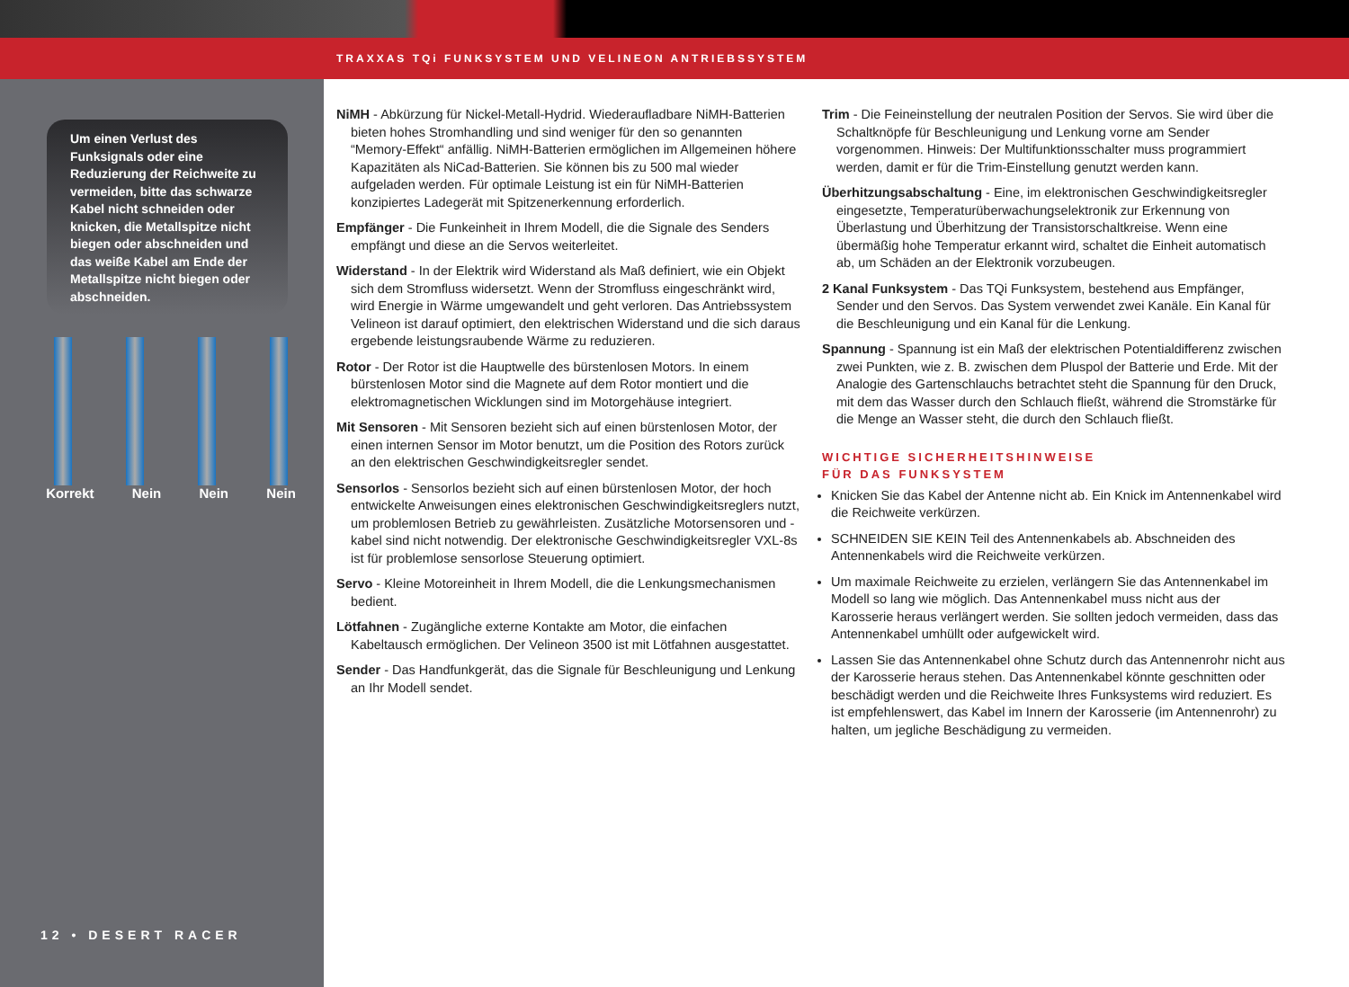TRAXXAS TQi FUNKSYSTEM UND VELINEON ANTRIEBSSYSTEM
Um einen Verlust des Funksignals oder eine Reduzierung der Reichweite zu vermeiden, bitte das schwarze Kabel nicht schneiden oder knicken, die Metallspitze nicht biegen oder abschneiden und das weiße Kabel am Ende der Metallspitze nicht biegen oder abschneiden.
Korrekt Nein Nein Nein
12 • DESERT RACER
NiMH - Abkürzung für Nickel-Metall-Hydrid. Wiederaufladbare NiMH-Batterien bieten hohes Stromhandling und sind weniger für den so genannten “Memory-Effekt“ anfällig. NiMH-Batterien ermöglichen im Allgemeinen höhere Kapazitäten als NiCad-Batterien. Sie können bis zu 500 mal wieder aufgeladen werden. Für optimale Leistung ist ein für NiMH-Batterien konzipiertes Ladegerät mit Spitzenerkennung erforderlich.
Empfänger - Die Funkeinheit in Ihrem Modell, die die Signale des Senders empfängt und diese an die Servos weiterleitet.
Widerstand - In der Elektrik wird Widerstand als Maß definiert, wie ein Objekt sich dem Stromfluss widersetzt. Wenn der Stromfluss eingeschränkt wird, wird Energie in Wärme umgewandelt und geht verloren. Das Antriebssystem Velineon ist darauf optimiert, den elektrischen Widerstand und die sich daraus ergebende leistungsraubende Wärme zu reduzieren.
Rotor - Der Rotor ist die Hauptwelle des bürstenlosen Motors. In einem bürstenlosen Motor sind die Magnete auf dem Rotor montiert und die elektromagnetischen Wicklungen sind im Motorgehäuse integriert.
Mit Sensoren - Mit Sensoren bezieht sich auf einen bürstenlosen Motor, der einen internen Sensor im Motor benutzt, um die Position des Rotors zurück an den elektrischen Geschwindigkeitsregler sendet.
Sensorlos - Sensorlos bezieht sich auf einen bürstenlosen Motor, der hoch entwickelte Anweisungen eines elektronischen Geschwindigkeitsreglers nutzt, um problemlosen Betrieb zu gewährleisten. Zusätzliche Motorsensoren und -kabel sind nicht notwendig. Der elektronische Geschwindigkeitsregler VXL-8s ist für problemlose sensorlose Steuerung optimiert.
Servo - Kleine Motoreinheit in Ihrem Modell, die die Lenkungsmechanismen bedient.
Lötfahnen - Zugängliche externe Kontakte am Motor, die einfachen Kabeltausch ermöglichen. Der Velineon 3500 ist mit Lötfahnen ausgestattet.
Sender - Das Handfunkgerät, das die Signale für Beschleunigung und Lenkung an Ihr Modell sendet.
Trim - Die Feineinstellung der neutralen Position der Servos. Sie wird über die Schaltknöpfe für Beschleunigung und Lenkung vorne am Sender vorgenommen. Hinweis: Der Multifunktionsschalter muss programmiert werden, damit er für die Trim-Einstellung genutzt werden kann.
Überhitzungsabschaltung - Eine, im elektronischen Geschwindigkeitsregler eingesetzte, Temperaturüberwachungselektronik zur Erkennung von Überlastung und Überhitzung der Transistorschaltkreise. Wenn eine übermäßig hohe Temperatur erkannt wird, schaltet die Einheit automatisch ab, um Schäden an der Elektronik vorzubeugen.
2 Kanal Funksystem - Das TQi Funksystem, bestehend aus Empfänger, Sender und den Servos. Das System verwendet zwei Kanäle. Ein Kanal für die Beschleunigung und ein Kanal für die Lenkung.
Spannung - Spannung ist ein Maß der elektrischen Potentialdifferenz zwischen zwei Punkten, wie z. B. zwischen dem Pluspol der Batterie und Erde. Mit der Analogie des Gartenschlauchs betrachtet steht die Spannung für den Druck, mit dem das Wasser durch den Schlauch fließt, während die Stromstärke für die Menge an Wasser steht, die durch den Schlauch fließt.
WICHTIGE SICHERHEITSHINWEISE
FÜR DAS FUNKSYSTEM
Knicken Sie das Kabel der Antenne nicht ab. Ein Knick im Antennenkabel wird die Reichweite verkürzen.
SCHNEIDEN SIE KEIN Teil des Antennenkabels ab. Abschneiden des Antennenkabels wird die Reichweite verkürzen.
Um maximale Reichweite zu erzielen, verlängern Sie das Antennenkabel im Modell so lang wie möglich. Das Antennenkabel muss nicht aus der Karosserie heraus verlängert werden. Sie sollten jedoch vermeiden, dass das Antennenkabel umhüllt oder aufgewickelt wird.
Lassen Sie das Antennenkabel ohne Schutz durch das Antennenrohr nicht aus der Karosserie heraus stehen. Das Antennenkabel könnte geschnitten oder beschädigt werden und die Reichweite Ihres Funksystems wird reduziert. Es ist empfehlenswert, das Kabel im Innern der Karosserie (im Antennenrohr) zu halten, um jegliche Beschädigung zu vermeiden.